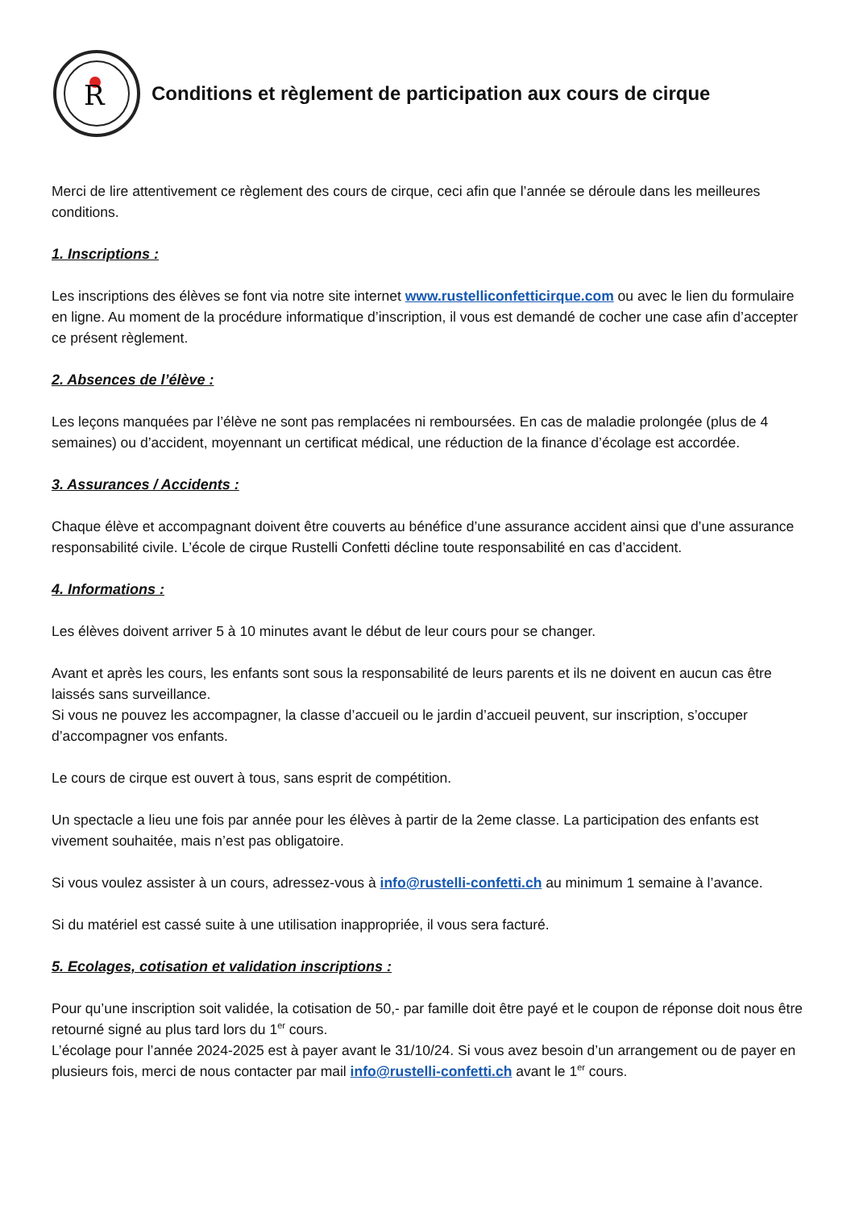R
Conditions et règlement de participation aux cours de cirque
Merci de lire attentivement ce règlement des cours de cirque, ceci afin que l’année se déroule dans les meilleures conditions.
1. Inscriptions :
Les inscriptions des élèves se font via notre site internet www.rustelliconfetticirque.com ou avec le lien du formulaire en ligne. Au moment de la procédure informatique d’inscription, il vous est demandé de cocher une case afin d’accepter ce présent règlement.
2. Absences de l’élève :
Les leçons manquées par l’élève ne sont pas remplacées ni remboursées. En cas de maladie prolongée (plus de 4 semaines) ou d’accident, moyennant un certificat médical, une réduction de la finance d’écolage est accordée.
3. Assurances / Accidents :
Chaque élève et accompagnant doivent être couverts au bénéfice d’une assurance accident ainsi que d’une assurance responsabilité civile. L’école de cirque Rustelli Confetti décline toute responsabilité en cas d’accident.
4. Informations :
Les élèves doivent arriver 5 à 10 minutes avant le début de leur cours pour se changer.
Avant et après les cours, les enfants sont sous la responsabilité de leurs parents et ils ne doivent en aucun cas être laissés sans surveillance.
Si vous ne pouvez les accompagner, la classe d’accueil ou le jardin d’accueil peuvent, sur inscription, s’occuper d’accompagner vos enfants.
Le cours de cirque est ouvert à tous, sans esprit de compétition.
Un spectacle a lieu une fois par année pour les élèves à partir de la 2eme classe. La participation des enfants est vivement souhaitée, mais n’est pas obligatoire.
Si vous voulez assister à un cours, adressez-vous à info@rustelli-confetti.ch au minimum 1 semaine à l’avance.
Si du matériel est cassé suite à une utilisation inappropriée, il vous sera facturé.
5. Ecolages, cotisation et validation inscriptions :
Pour qu’une inscription soit validée, la cotisation de 50,- par famille doit être payé et le coupon de réponse doit nous être retourné signé au plus tard lors du 1<sup>er</sup> cours.
L’écolage pour l’année 2024-2025 est à payer avant le 31/10/24. Si vous avez besoin d’un arrangement ou de payer en plusieurs fois, merci de nous contacter par mail info@rustelli-confetti.ch avant le 1<sup>er</sup> cours.